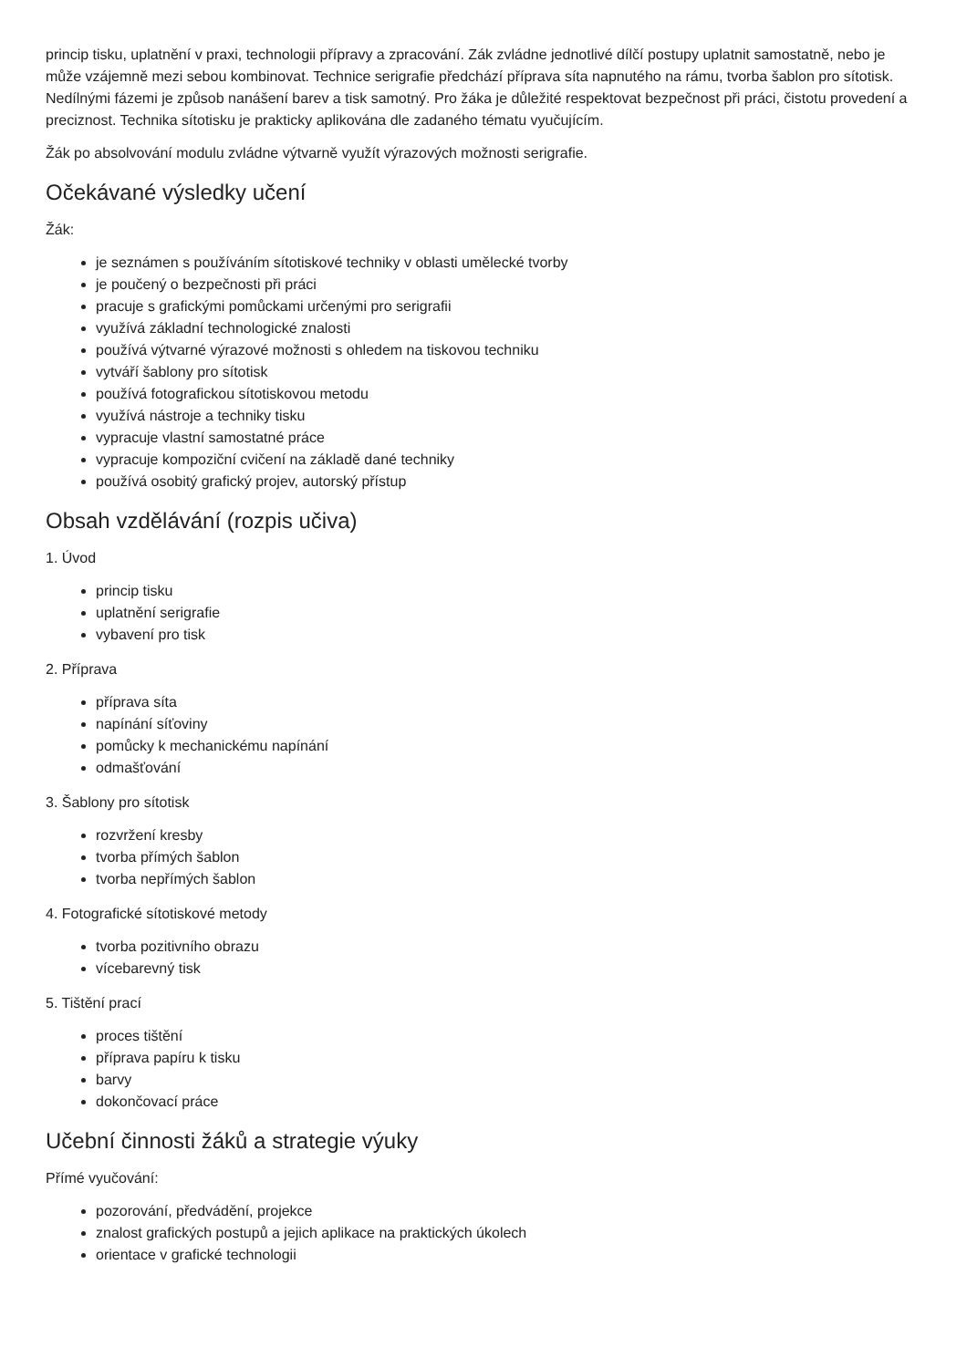princip tisku, uplatnění v praxi, technologii přípravy a zpracování. Zák zvládne jednotlivé dílčí postupy uplatnit samostatně, nebo je může vzájemně mezi sebou kombinovat. Technice serigrafie předchází příprava síta napnutého na rámu, tvorba šablon pro sítotisk. Nedílnými fázemi je způsob nanášení barev a tisk samotný. Pro žáka je důležité respektovat bezpečnost při práci, čistotu provedení a preciznost. Technika sítotisku je prakticky aplikována dle zadaného tématu vyučujícím.
Žák po absolvování modulu zvládne výtvarně využít výrazových možnosti serigrafie.
Očekávané výsledky učení
Žák:
je seznámen s používáním sítotiskové techniky v oblasti umělecké tvorby
je poučený o bezpečnosti při práci
pracuje s grafickými pomůckami určenými pro serigrafii
využívá základní technologické znalosti
používá výtvarné výrazové možnosti s ohledem na tiskovou techniku
vytváří šablony pro sítotisk
používá fotografickou sítotiskovou metodu
využívá nástroje a techniky tisku
vypracuje vlastní samostatné práce
vypracuje kompoziční cvičení na základě dané techniky
používá osobitý grafický projev, autorský přístup
Obsah vzdělávání (rozpis učiva)
1. Úvod
princip tisku
uplatnění serigrafie
vybavení pro tisk
2. Příprava
příprava síta
napínání síťoviny
pomůcky k mechanickému napínání
odmašťování
3. Šablony pro sítotisk
rozvržení kresby
tvorba přímých šablon
tvorba nepřímých šablon
4. Fotografické sítotiskové metody
tvorba pozitivního obrazu
vícebarevný tisk
5. Tištění prací
proces tištění
příprava papíru k tisku
barvy
dokončovací práce
Učební činnosti žáků a strategie výuky
Přímé vyučování:
pozorování, předvádění, projekce
znalost grafických postupů a jejich aplikace na praktických úkolech
orientace v grafické technologii